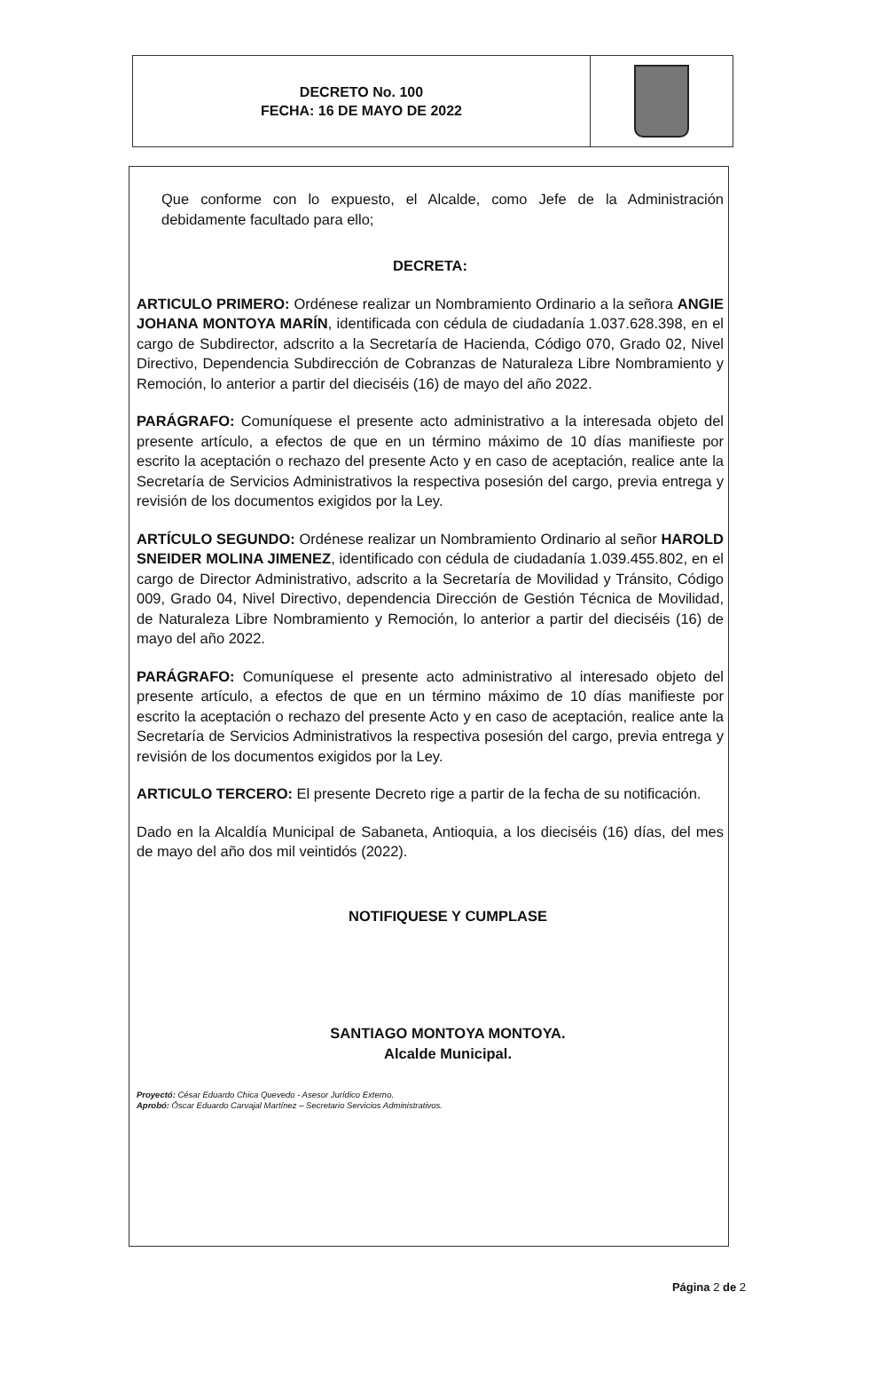DECRETO No. 100
FECHA: 16 DE MAYO DE 2022
Que conforme con lo expuesto, el Alcalde, como Jefe de la Administración debidamente facultado para ello;
DECRETA:
ARTICULO PRIMERO: Ordénese realizar un Nombramiento Ordinario a la señora ANGIE JOHANA MONTOYA MARÍN, identificada con cédula de ciudadanía 1.037.628.398, en el cargo de Subdirector, adscrito a la Secretaría de Hacienda, Código 070, Grado 02, Nivel Directivo, Dependencia Subdirección de Cobranzas de Naturaleza Libre Nombramiento y Remoción, lo anterior a partir del dieciséis (16) de mayo del año 2022.
PARÁGRAFO: Comuníquese el presente acto administrativo a la interesada objeto del presente artículo, a efectos de que en un término máximo de 10 días manifieste por escrito la aceptación o rechazo del presente Acto y en caso de aceptación, realice ante la Secretaría de Servicios Administrativos la respectiva posesión del cargo, previa entrega y revisión de los documentos exigidos por la Ley.
ARTÍCULO SEGUNDO: Ordénese realizar un Nombramiento Ordinario al señor HAROLD SNEIDER MOLINA JIMENEZ, identificado con cédula de ciudadanía 1.039.455.802, en el cargo de Director Administrativo, adscrito a la Secretaría de Movilidad y Tránsito, Código 009, Grado 04, Nivel Directivo, dependencia Dirección de Gestión Técnica de Movilidad, de Naturaleza Libre Nombramiento y Remoción, lo anterior a partir del dieciséis (16) de mayo del año 2022.
PARÁGRAFO: Comuníquese el presente acto administrativo al interesado objeto del presente artículo, a efectos de que en un término máximo de 10 días manifieste por escrito la aceptación o rechazo del presente Acto y en caso de aceptación, realice ante la Secretaría de Servicios Administrativos la respectiva posesión del cargo, previa entrega y revisión de los documentos exigidos por la Ley.
ARTICULO TERCERO: El presente Decreto rige a partir de la fecha de su notificación.
Dado en la Alcaldía Municipal de Sabaneta, Antioquia, a los dieciséis (16) días, del mes de mayo del año dos mil veintidós (2022).
NOTIFIQUESE Y CUMPLASE
SANTIAGO MONTOYA MONTOYA.
Alcalde Municipal.
Proyectó: César Eduardo Chica Quevedo - Asesor Jurídico Externo.
Aprobó: Óscar Eduardo Carvajal Martínez – Secretario Servicios Administrativos.
Página 2 de 2